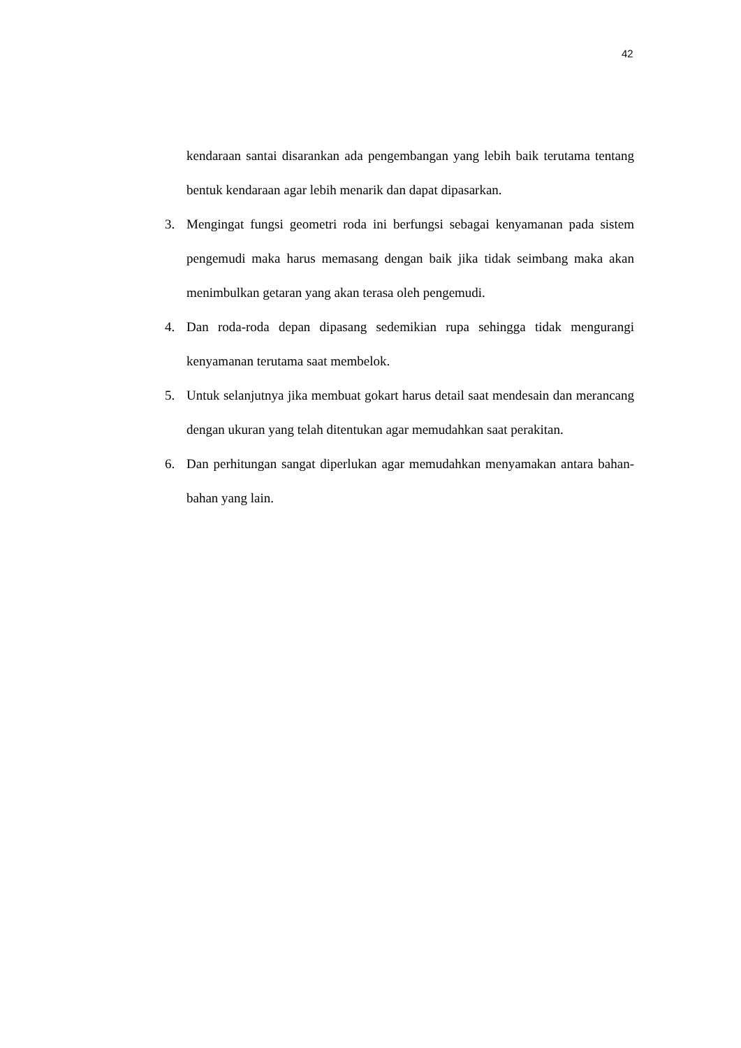42
kendaraan santai disarankan ada pengembangan yang lebih baik terutama tentang bentuk kendaraan agar lebih menarik dan dapat dipasarkan.
3. Mengingat fungsi geometri roda ini berfungsi sebagai kenyamanan pada sistem pengemudi maka harus memasang dengan baik jika tidak seimbang maka akan menimbulkan getaran yang akan terasa oleh pengemudi.
4. Dan roda-roda depan dipasang sedemikian rupa sehingga tidak mengurangi kenyamanan terutama saat membelok.
5. Untuk selanjutnya jika membuat gokart harus detail saat mendesain dan merancang dengan ukuran yang telah ditentukan agar memudahkan saat perakitan.
6. Dan perhitungan sangat diperlukan agar memudahkan menyamakan antara bahan-bahan yang lain.